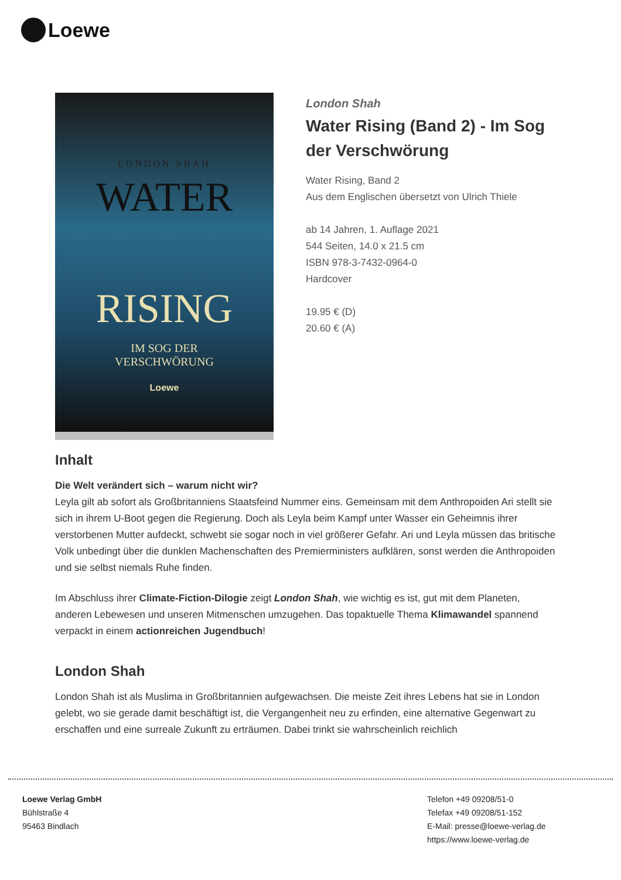Loewe
LONDON SHAH
WATER
RISING
IM SOG DER
VERSCHWÖRUNG
Loewe
London Shah
Water Rising (Band 2) - Im Sog der Verschwörung
Water Rising, Band 2
Aus dem Englischen übersetzt von Ulrich Thiele
ab 14 Jahren, 1. Auflage 2021
544 Seiten, 14.0 x 21.5 cm
ISBN 978-3-7432-0964-0
Hardcover
19.95 € (D)
20.60 € (A)
Inhalt
Die Welt verändert sich – warum nicht wir?
Leyla gilt ab sofort als Großbritanniens Staatsfeind Nummer eins. Gemeinsam mit dem Anthropoiden Ari stellt sie sich in ihrem U-Boot gegen die Regierung. Doch als Leyla beim Kampf unter Wasser ein Geheimnis ihrer verstorbenen Mutter aufdeckt, schwebt sie sogar noch in viel größerer Gefahr. Ari und Leyla müssen das britische Volk unbedingt über die dunklen Machenschaften des Premierministers aufklären, sonst werden die Anthropoiden und sie selbst niemals Ruhe finden.
Im Abschluss ihrer Climate-Fiction-Dilogie zeigt London Shah, wie wichtig es ist, gut mit dem Planeten, anderen Lebewesen und unseren Mitmenschen umzugehen. Das topaktuelle Thema Klimawandel spannend verpackt in einem actionreichen Jugendbuch!
London Shah
London Shah ist als Muslima in Großbritannien aufgewachsen. Die meiste Zeit ihres Lebens hat sie in London gelebt, wo sie gerade damit beschäftigt ist, die Vergangenheit neu zu erfinden, eine alternative Gegenwart zu erschaffen und eine surreale Zukunft zu erträumen. Dabei trinkt sie wahrscheinlich reichlich
Loewe Verlag GmbH
Bühlstraße 4
95463 Bindlach
Telefon +49 09208/51-0
Telefax +49 09208/51-152
E-Mail: presse@loewe-verlag.de
https://www.loewe-verlag.de